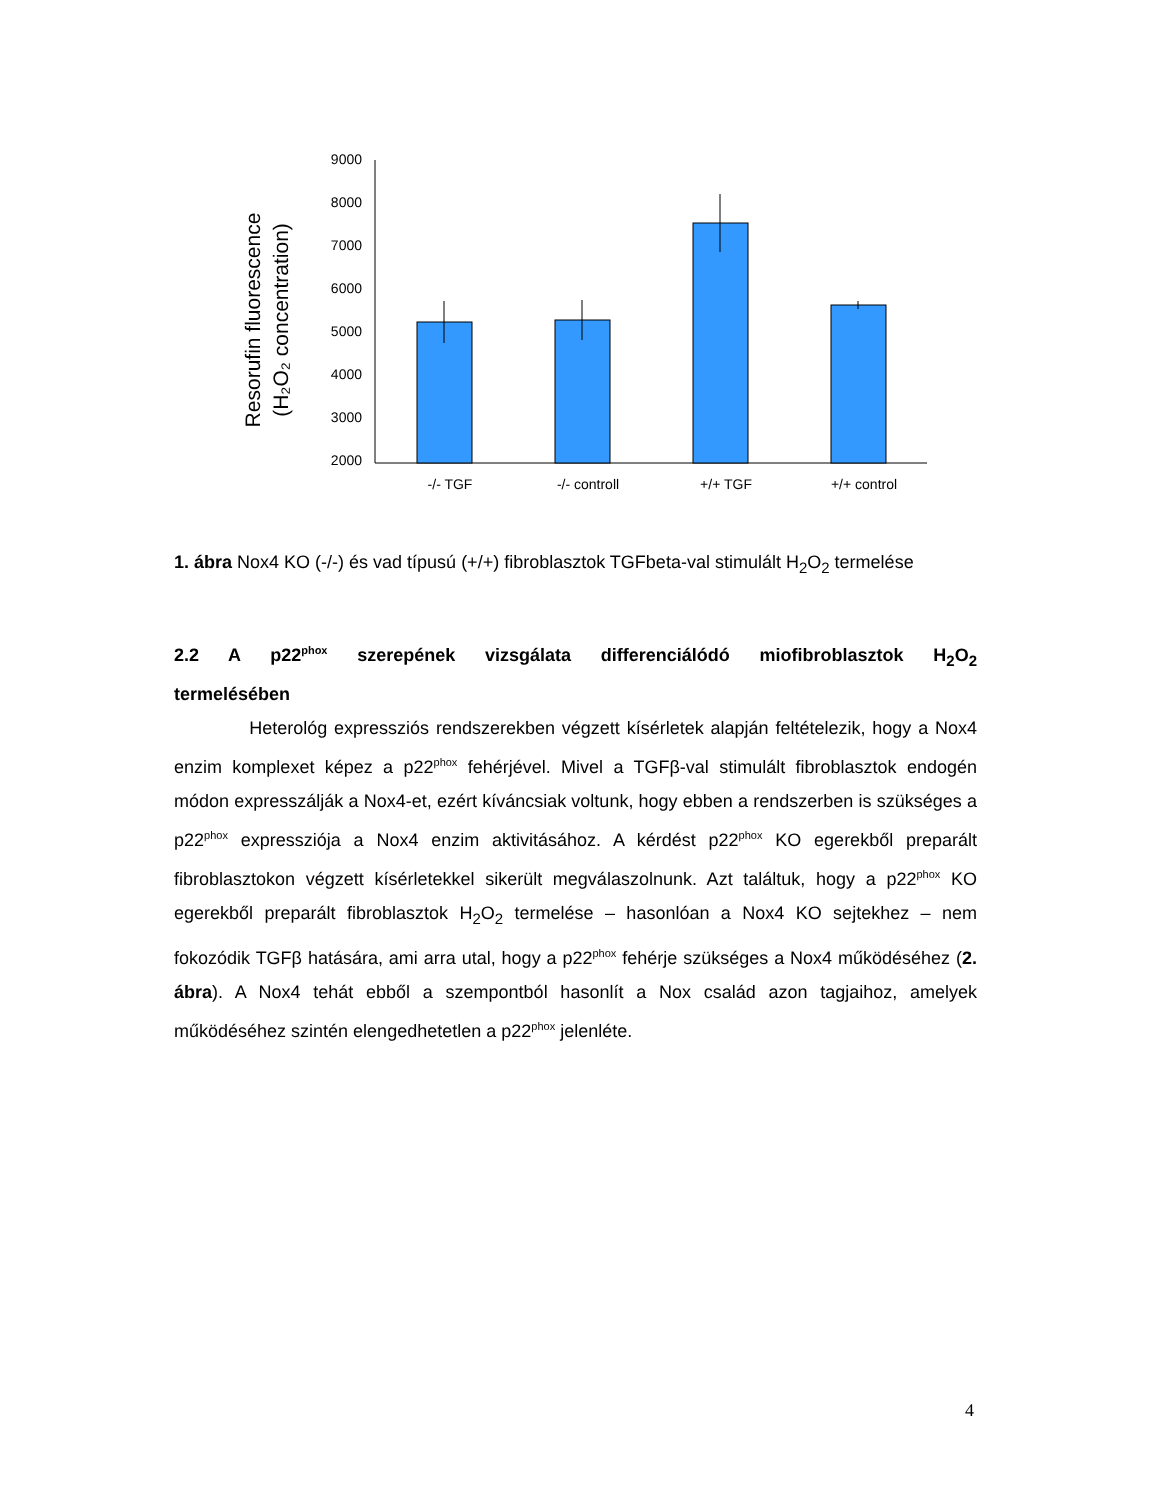Resorufin fluorescence
(H₂O₂ concentration)
9000
8000
7000
6000
5000
4000
3000
2000
-/- TGF
-/- controll
+/+ TGF
+/+ control
1. ábra Nox4 KO (-/-) és vad típusú (+/+) fibroblasztok TGFbeta-val stimulált H<sub>2</sub>O<sub>2</sub> termelése
2.2 A p22<sup>phox</sup> szerepének vizsgálata differenciálódó miofibroblasztok H<sub>2</sub>O<sub>2</sub>
termelésében
Heterológ expressziós rendszerekben végzett kísérletek alapján feltételezik, hogy a Nox4 enzim komplexet képez a p22<sup>phox</sup> fehérjével. Mivel a TGFβ-val stimulált fibroblasztok endogén módon expresszálják a Nox4-et, ezért kíváncsiak voltunk, hogy ebben a rendszerben is szükséges a p22<sup>phox</sup> expressziója a Nox4 enzim aktivitásához. A kérdést p22<sup>phox</sup> KO egerekből preparált fibroblasztokon végzett kísérletekkel sikerült megválaszolnunk. Azt találtuk, hogy a p22<sup>phox</sup> KO egerekből preparált fibroblasztok H<sub>2</sub>O<sub>2</sub> termelése – hasonlóan a Nox4 KO sejtekhez – nem fokozódik TGFβ hatására, ami arra utal, hogy a p22<sup>phox</sup> fehérje szükséges a Nox4 működéséhez (2. ábra). A Nox4 tehát ebből a szempontból hasonlít a Nox család azon tagjaihoz, amelyek működéséhez szintén elengedhetetlen a p22<sup>phox</sup> jelenléte.
4